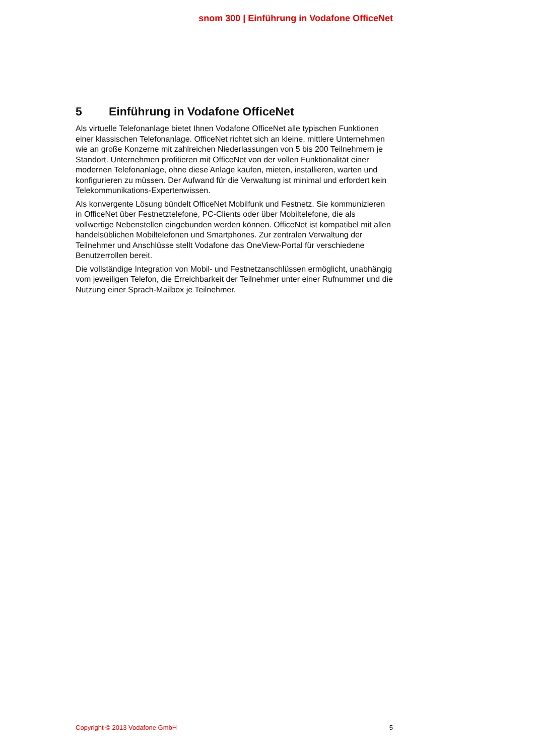snom 300 | Einführung in Vodafone OfficeNet
5 Einführung in Vodafone OfficeNet
Als virtuelle Telefonanlage bietet Ihnen Vodafone OfficeNet alle typischen Funktionen einer klassischen Telefonanlage. OfficeNet richtet sich an kleine, mittlere Unternehmen wie an große Konzerne mit zahlreichen Niederlassungen von 5 bis 200 Teilnehmern je Standort. Unternehmen profitieren mit OfficeNet von der vollen Funktionalität einer modernen Telefonanlage, ohne diese Anlage kaufen, mieten, installieren, warten und konfigurieren zu müssen. Der Aufwand für die Verwaltung ist minimal und erfordert kein Telekommunikations-Expertenwissen.
Als konvergente Lösung bündelt OfficeNet Mobilfunk und Festnetz. Sie kommunizieren in OfficeNet über Festnetztelefone, PC-Clients oder über Mobiltelefone, die als vollwertige Nebenstellen eingebunden werden können. OfficeNet ist kompatibel mit allen handelsüblichen Mobiltelefonen und Smartphones. Zur zentralen Verwaltung der Teilnehmer und Anschlüsse stellt Vodafone das OneView-Portal für verschiedene Benutzerrollen bereit.
Die vollständige Integration von Mobil- und Festnetzanschlüssen ermöglicht, unabhängig vom jeweiligen Telefon, die Erreichbarkeit der Teilnehmer unter einer Rufnummer und die Nutzung einer Sprach-Mailbox je Teilnehmer.
Copyright © 2013 Vodafone GmbH 5